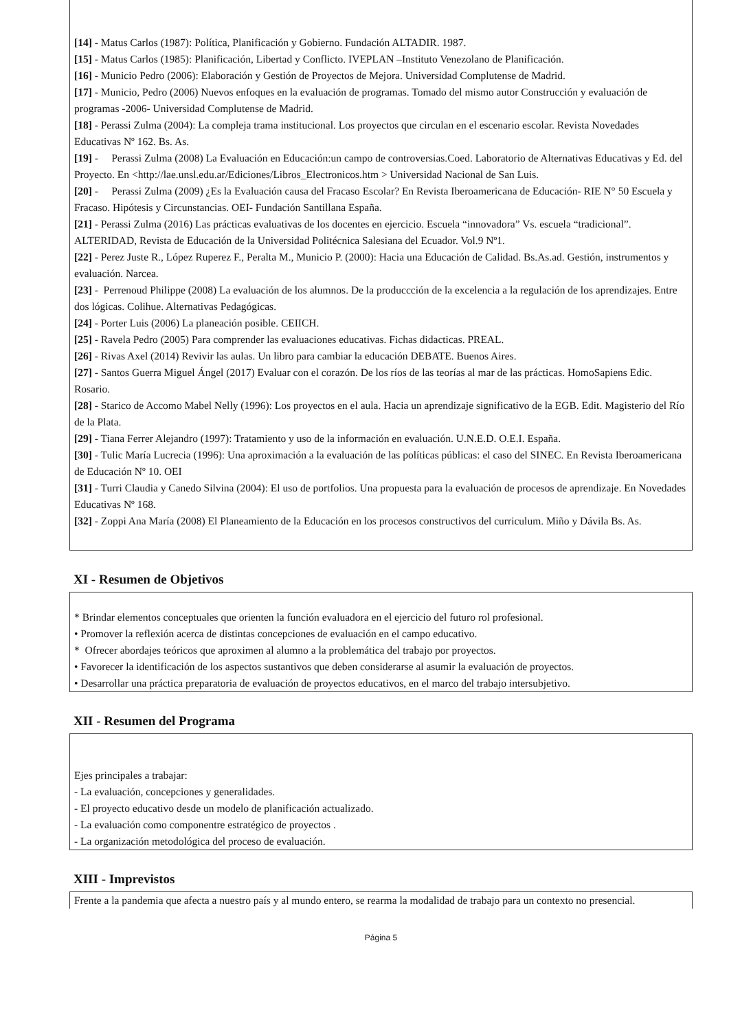[14] - Matus Carlos (1987): Política, Planificación y Gobierno. Fundación ALTADIR. 1987.
[15] - Matus Carlos (1985): Planificación, Libertad y Conflicto. IVEPLAN –Instituto Venezolano de Planificación.
[16] - Municio Pedro (2006): Elaboración y Gestión de Proyectos de Mejora. Universidad Complutense de Madrid.
[17] - Municio, Pedro (2006) Nuevos enfoques en la evaluación de programas. Tomado del mismo autor Construcción y evaluación de programas -2006- Universidad Complutense de Madrid.
[18] - Perassi Zulma (2004): La compleja trama institucional. Los proyectos que circulan en el escenario escolar. Revista Novedades Educativas Nº 162. Bs. As.
[19] - Perassi Zulma (2008) La Evaluación en Educación:un campo de controversias.Coed. Laboratorio de Alternativas Educativas y Ed. del Proyecto. En <http://lae.unsl.edu.ar/Ediciones/Libros_Electronicos.htm > Universidad Nacional de San Luis.
[20] - Perassi Zulma (2009) ¿Es la Evaluación causa del Fracaso Escolar? En Revista Iberoamericana de Educación- RIE N° 50 Escuela y Fracaso. Hipótesis y Circunstancias. OEI- Fundación Santillana España.
[21] - Perassi Zulma (2016) Las prácticas evaluativas de los docentes en ejercicio. Escuela “innovadora” Vs. escuela “tradicional”. ALTERIDAD, Revista de Educación de la Universidad Politécnica Salesiana del Ecuador. Vol.9 Nº1.
[22] - Perez Juste R., López Ruperez F., Peralta M., Municio P. (2000): Hacia una Educación de Calidad. Bs.As.ad. Gestión, instrumentos y evaluación. Narcea.
[23] - Perrenoud Philippe (2008) La evaluación de los alumnos. De la produccción de la excelencia a la regulación de los aprendizajes. Entre dos lógicas. Colihue. Alternativas Pedagógicas.
[24] - Porter Luis (2006) La planeación posible. CEIICH.
[25] - Ravela Pedro (2005) Para comprender las evaluaciones educativas. Fichas didacticas. PREAL.
[26] - Rivas Axel (2014) Revivir las aulas. Un libro para cambiar la educación DEBATE. Buenos Aires.
[27] - Santos Guerra Miguel Ángel (2017) Evaluar con el corazón. De los ríos de las teorías al mar de las prácticas. HomoSapiens Edic. Rosario.
[28] - Starico de Accomo Mabel Nelly (1996): Los proyectos en el aula. Hacia un aprendizaje significativo de la EGB. Edit. Magisterio del Río de la Plata.
[29] - Tiana Ferrer Alejandro (1997): Tratamiento y uso de la información en evaluación. U.N.E.D. O.E.I. España.
[30] - Tulic María Lucrecia (1996): Una aproximación a la evaluación de las políticas públicas: el caso del SINEC. En Revista Iberoamericana de Educación Nº 10. OEI
[31] - Turri Claudia y Canedo Silvina (2004): El uso de portfolios. Una propuesta para la evaluación de procesos de aprendizaje. En Novedades Educativas Nº 168.
[32] - Zoppi Ana María (2008) El Planeamiento de la Educación en los procesos constructivos del curriculum. Miño y Dávila Bs. As.
XI - Resumen de Objetivos
* Brindar elementos conceptuales que orienten la función evaluadora en el ejercicio del futuro rol profesional.
• Promover la reflexión acerca de distintas concepciones de evaluación en el campo educativo.
* Ofrecer abordajes teóricos que aproximen al alumno a la problemática del trabajo por proyectos.
• Favorecer la identificación de los aspectos sustantivos que deben considerarse al asumir la evaluación de proyectos.
• Desarrollar una práctica preparatoria de evaluación de proyectos educativos, en el marco del trabajo intersubjetivo.
XII - Resumen del Programa
Ejes principales a trabajar:
- La evaluación, concepciones y generalidades.
- El proyecto educativo desde un modelo de planificación actualizado.
- La evaluación como componentre estratégico de proyectos .
- La organización metodológica del proceso de evaluación.
XIII - Imprevistos
Frente a la pandemia que afecta a nuestro país y al mundo entero, se rearma la modalidad de trabajo para un contexto no presencial.
Página 5